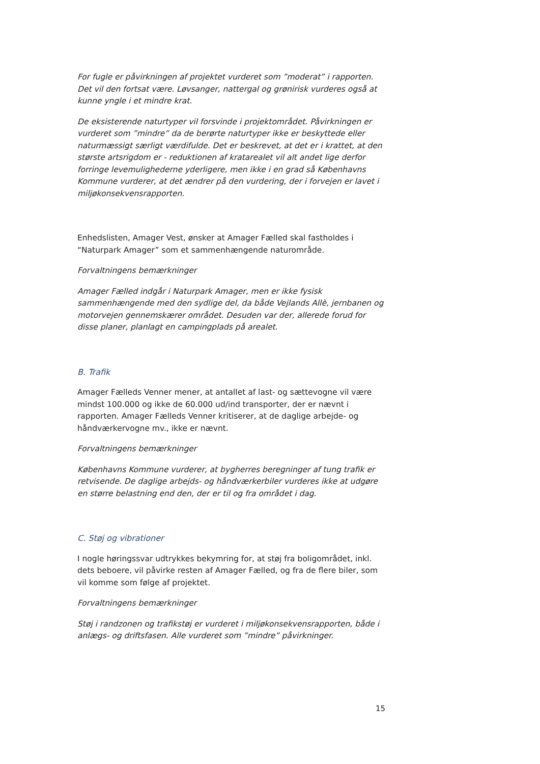For fugle er påvirkningen af projektet vurderet som ”moderat” i rapporten. Det vil den fortsat være. Løvsanger, nattergal og grønirisk vurderes også at kunne yngle i et mindre krat.
De eksisterende naturtyper vil forsvinde i projektområdet. Påvirkningen er vurderet som ”mindre” da de berørte naturtyper ikke er beskyttede eller naturmæssigt særligt værdifulde. Det er beskrevet, at det er i krattet, at den største artsrigdom er - reduktionen af kratarealet vil alt andet lige derfor forringe levemulighederne yderligere, men ikke i en grad så Københavns Kommune vurderer, at det ændrer på den vurdering, der i forvejen er lavet i miljøkonsekvensrapporten.
Enhedslisten, Amager Vest, ønsker at Amager Fælled skal fastholdes i “Naturpark Amager” som et sammenhængende naturområde.
Forvaltningens bemærkninger
Amager Fælled indgår i Naturpark Amager, men er ikke fysisk sammenhængende med den sydlige del, da både Vejlands Allè, jernbanen og motorvejen gennemskærer området. Desuden var der, allerede forud for disse planer, planlagt en campingplads på arealet.
B. Trafik
Amager Fælleds Venner mener, at antallet af last- og sættevogne vil være mindst 100.000 og ikke de 60.000 ud/ind transporter, der er nævnt i rapporten. Amager Fælleds Venner kritiserer, at de daglige arbejde- og håndværkervogne mv., ikke er nævnt.
Forvaltningens bemærkninger
Københavns Kommune vurderer, at bygherres beregninger af tung trafik er retvisende. De daglige arbejds- og håndværkerbiler vurderes ikke at udgøre en større belastning end den, der er til og fra området i dag.
C. Støj og vibrationer
I nogle høringssvar udtrykkes bekymring for, at støj fra boligområdet, inkl. dets beboere, vil påvirke resten af Amager Fælled, og fra de flere biler, som vil komme som følge af projektet.
Forvaltningens bemærkninger
Støj i randzonen og trafikstøj er vurderet i miljøkonsekvensrapporten, både i anlægs- og driftsfasen. Alle vurderet som ”mindre” påvirkninger.
15